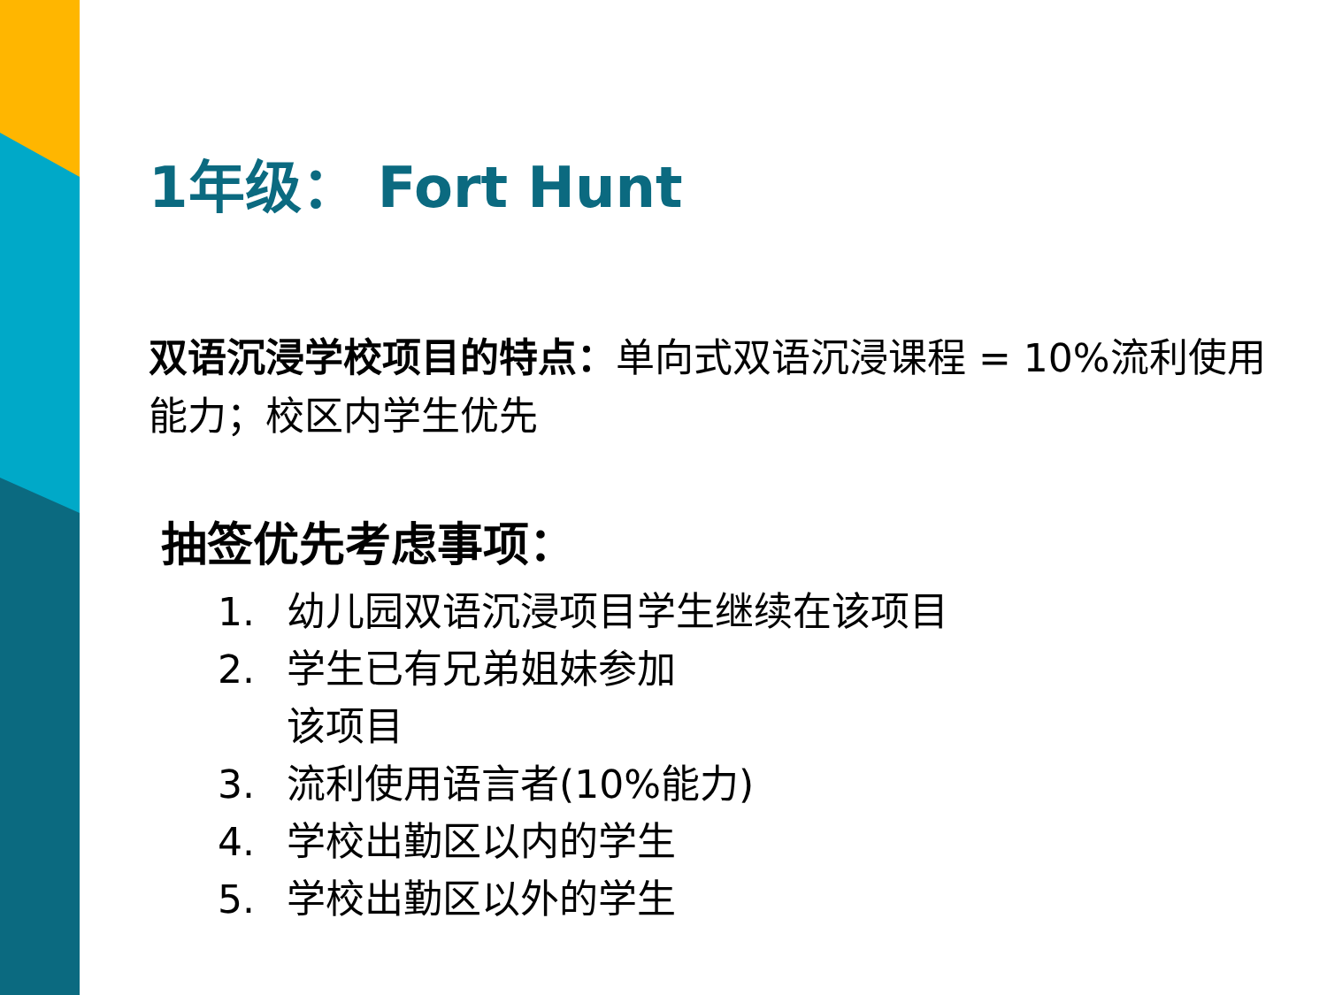1年级： Fort Hunt
双语沉浸学校项目的特点：单向式双语沉浸课程 = 10%流利使用能力；校区内学生优先
抽签优先考虑事项：
1. 幼儿园双语沉浸项目学生继续在该项目
2. 学生已有兄弟姐妹参加
该项目
3. 流利使用语言者(10%能力)
4. 学校出勤区以内的学生
5. 学校出勤区以外的学生